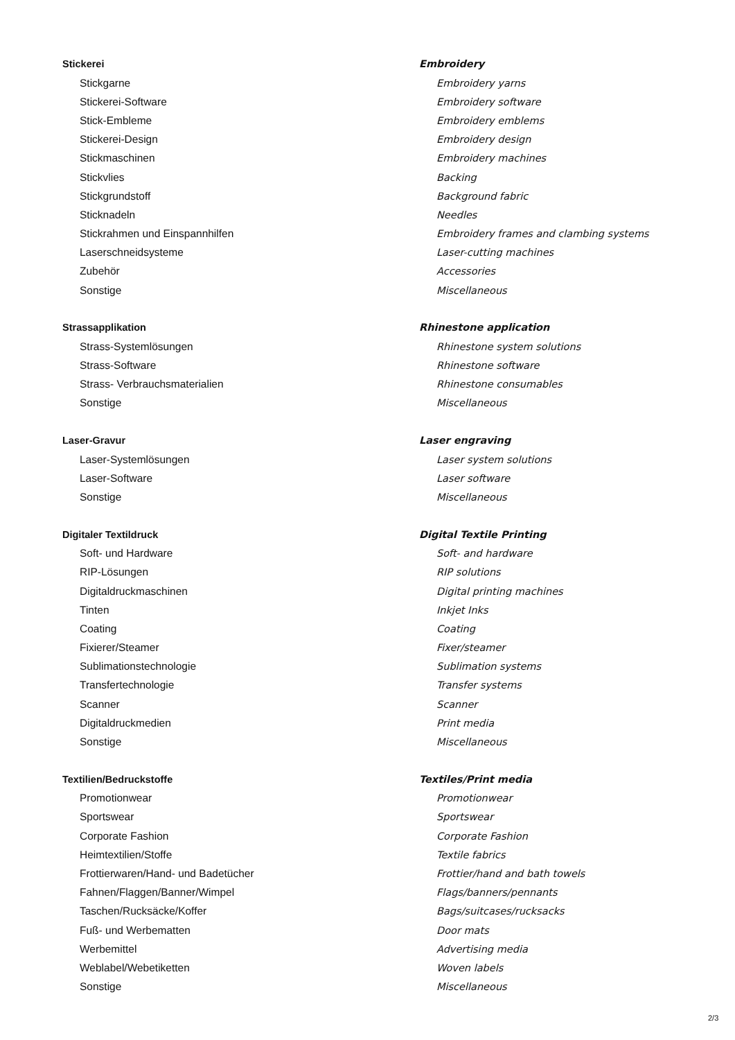| Stickerei | Embroidery |
| Stickgarne | Embroidery yarns |
| Stickerei-Software | Embroidery software |
| Stick-Embleme | Embroidery emblems |
| Stickerei-Design | Embroidery design |
| Stickmaschinen | Embroidery machines |
| Stickvlies | Backing |
| Stickgrundstoff | Background fabric |
| Sticknadeln | Needles |
| Stickrahmen und Einspannhilfen | Embroidery frames and clambing systems |
| Laserschneidsysteme | Laser-cutting machines |
| Zubehör | Accessories |
| Sonstige | Miscellaneous |
| Strassapplikation | Rhinestone application |
| Strass-Systemlösungen | Rhinestone system solutions |
| Strass-Software | Rhinestone software |
| Strass- Verbrauchsmaterialien | Rhinestone consumables |
| Sonstige | Miscellaneous |
| Laser-Gravur | Laser engraving |
| Laser-Systemlösungen | Laser system solutions |
| Laser-Software | Laser software |
| Sonstige | Miscellaneous |
| Digitaler Textildruck | Digital Textile Printing |
| Soft- und Hardware | Soft- and hardware |
| RIP-Lösungen | RIP solutions |
| Digitaldruckmaschinen | Digital printing machines |
| Tinten | Inkjet Inks |
| Coating | Coating |
| Fixierer/Steamer | Fixer/steamer |
| Sublimationstechnologie | Sublimation systems |
| Transfertechnologie | Transfer systems |
| Scanner | Scanner |
| Digitaldruckmedien | Print media |
| Sonstige | Miscellaneous |
| Textilien/Bedruckstoffe | Textiles/Print media |
| Promotionwear | Promotionwear |
| Sportswear | Sportswear |
| Corporate Fashion | Corporate Fashion |
| Heimtextilien/Stoffe | Textile fabrics |
| Frottierwaren/Hand- und Badetücher | Frottier/hand and bath towels |
| Fahnen/Flaggen/Banner/Wimpel | Flags/banners/pennants |
| Taschen/Rucksäcke/Koffer | Bags/suitcases/rucksacks |
| Fuß- und Werbematten | Door mats |
| Werbemittel | Advertising media |
| Weblabel/Webetiketten | Woven labels |
| Sonstige | Miscellaneous |
2/3